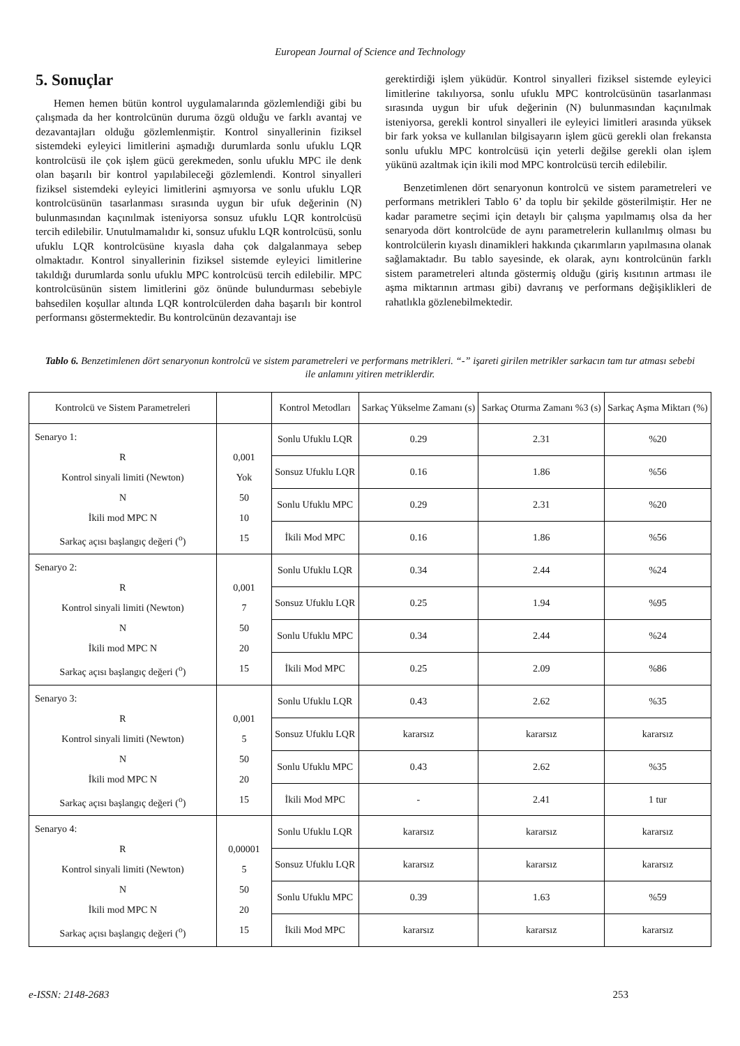European Journal of Science and Technology
5. Sonuçlar
Hemen hemen bütün kontrol uygulamalarında gözlemlendiği gibi bu çalışmada da her kontrolcünün duruma özgü olduğu ve farklı avantaj ve dezavantajları olduğu gözlemlenmiştir. Kontrol sinyallerinin fiziksel sistemdeki eyleyici limitlerini aşmadığı durumlarda sonlu ufuklu LQR kontrolcüsü ile çok işlem gücü gerekmeden, sonlu ufuklu MPC ile denk olan başarılı bir kontrol yapılabileceği gözlemlendi. Kontrol sinyalleri fiziksel sistemdeki eyleyici limitlerini aşmıyorsa ve sonlu ufuklu LQR kontrolcüsünün tasarlanması sırasında uygun bir ufuk değerinin (N) bulunmasından kaçınılmak isteniyorsa sonsuz ufuklu LQR kontrolcüsü tercih edilebilir. Unutulmamalıdır ki, sonsuz ufuklu LQR kontrolcüsü, sonlu ufuklu LQR kontrolcüsüne kıyasla daha çok dalgalanmaya sebep olmaktadır. Kontrol sinyallerinin fiziksel sistemde eyleyici limitlerine takıldığı durumlarda sonlu ufuklu MPC kontrolcüsü tercih edilebilir. MPC kontrolcüsünün sistem limitlerini göz önünde bulundurması sebebiyle bahsedilen koşullar altında LQR kontrolcülerden daha başarılı bir kontrol performansı göstermektedir. Bu kontrolcünün dezavantajı ise
gerektirdiği işlem yüküdür. Kontrol sinyalleri fiziksel sistemde eyleyici limitlerine takılıyorsa, sonlu ufuklu MPC kontrolcüsünün tasarlanması sırasında uygun bir ufuk değerinin (N) bulunmasından kaçınılmak isteniyorsa, gerekli kontrol sinyalleri ile eyleyici limitleri arasında yüksek bir fark yoksa ve kullanılan bilgisayarın işlem gücü gerekli olan frekansta sonlu ufuklu MPC kontrolcüsü için yeterli değilse gerekli olan işlem yükünü azaltmak için ikili mod MPC kontrolcüsü tercih edilebilir.
Benzetimlenen dört senaryonun kontrolcü ve sistem parametreleri ve performans metrikleri Tablo 6’ da toplu bir şekilde gösterilmiştir. Her ne kadar parametre seçimi için detaylı bir çalışma yapılmamış olsa da her senaryoda dört kontrolcüde de aynı parametrelerin kullanılmış olması bu kontrolcülerin kıyaslı dinamikleri hakkında çıkarımların yapılmasına olanak sağlamaktadır. Bu tablo sayesinde, ek olarak, aynı kontrolcünün farklı sistem parametreleri altında göstermiş olduğu (giriş kısıtının artması ile aşma miktarının artması gibi) davranış ve performans değişiklikleri de rahatlıkla gözlenebilmektedir.
Tablo 6. Benzetimlenen dört senaryonun kontrolcü ve sistem parametreleri ve performans metrikleri. “-” işareti girilen metrikler sarkacın tam tur atması sebebi ile anlamını yitiren metriklerdir.
| Kontrolcü ve Sistem Parametreleri | | Kontrol Metodları | Sarkaç Yükselme Zamanı (s) | Sarkaç Oturma Zamanı %3 (s) | Sarkaç Aşma Miktarı (%) |
| Senaryo 1: R Kontrol sinyali limiti (Newton) N İkili mod MPC N Sarkaç açısı başlangıç değeri (<sup>o</sup>) | 0,001 Yok 50 10 15 | Sonlu Ufuklu LQR | 0.29 | 2.31 | %20 |
| | | Sonsuz Ufuklu LQR | 0.16 | 1.86 | %56 |
| | | Sonlu Ufuklu MPC | 0.29 | 2.31 | %20 |
| | | İkili Mod MPC | 0.16 | 1.86 | %56 |
| Senaryo 2: R Kontrol sinyali limiti (Newton) N İkili mod MPC N Sarkaç açısı başlangıç değeri (<sup>o</sup>) | 0,001 7 50 20 15 | Sonlu Ufuklu LQR | 0.34 | 2.44 | %24 |
| | | Sonsuz Ufuklu LQR | 0.25 | 1.94 | %95 |
| | | Sonlu Ufuklu MPC | 0.34 | 2.44 | %24 |
| | | İkili Mod MPC | 0.25 | 2.09 | %86 |
| Senaryo 3: R Kontrol sinyali limiti (Newton) N İkili mod MPC N Sarkaç açısı başlangıç değeri (<sup>o</sup>) | 0,001 5 50 20 15 | Sonlu Ufuklu LQR | 0.43 | 2.62 | %35 |
| | | Sonsuz Ufuklu LQR | kararsız | kararsız | kararsız |
| | | Sonlu Ufuklu MPC | 0.43 | 2.62 | %35 |
| | | İkili Mod MPC | - | 2.41 | 1 tur |
| Senaryo 4: R Kontrol sinyali limiti (Newton) N İkili mod MPC N Sarkaç açısı başlangıç değeri (<sup>o</sup>) | 0,00001 5 50 20 15 | Sonlu Ufuklu LQR | kararsız | kararsız | kararsız |
| | | Sonsuz Ufuklu LQR | kararsız | kararsız | kararsız |
| | | Sonlu Ufuklu MPC | 0.39 | 1.63 | %59 |
| | | İkili Mod MPC | kararsız | kararsız | kararsız |
e-ISSN: 2148-2683 253